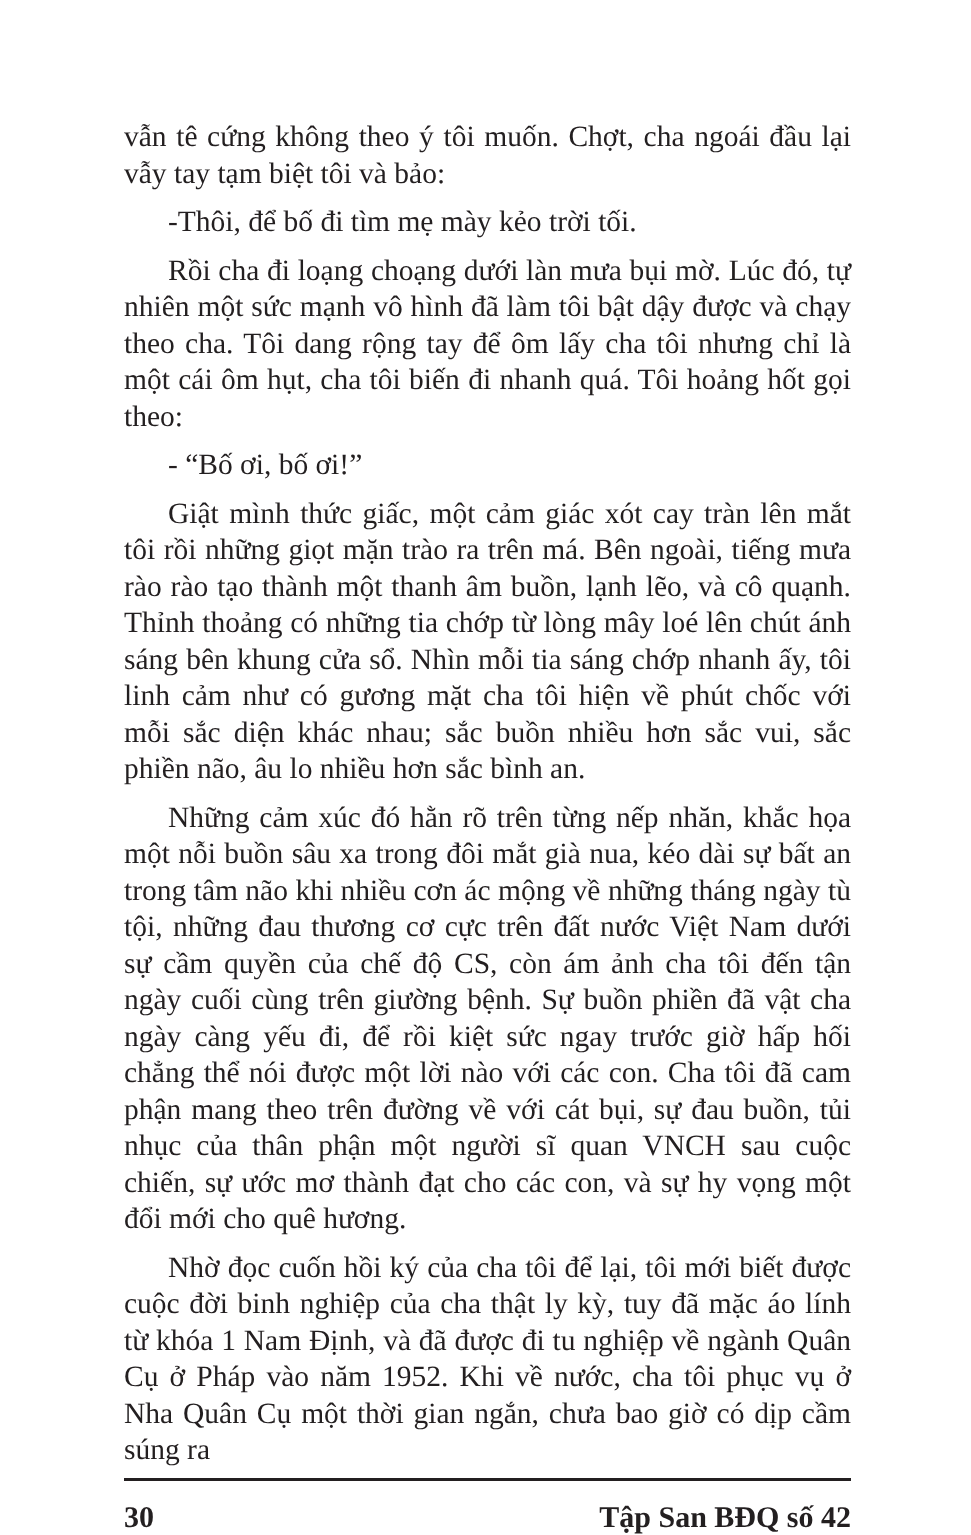vẫn tê cứng không theo ý tôi muốn. Chợt, cha ngoái đầu lại vẫy tay tạm biệt tôi và bảo:
-Thôi, để bố đi tìm mẹ mày kẻo trời tối.
Rồi cha đi loạng choạng dưới làn mưa bụi mờ. Lúc đó, tự nhiên một sức mạnh vô hình đã làm tôi bật dậy được và chạy theo cha. Tôi dang rộng tay để ôm lấy cha tôi nhưng chỉ là một cái ôm hụt, cha tôi biến đi nhanh quá. Tôi hoảng hốt gọi theo:
- “Bố ơi, bố ơi!”
Giật mình thức giấc, một cảm giác xót cay tràn lên mắt tôi rồi những giọt mặn trào ra trên má. Bên ngoài, tiếng mưa rào rào tạo thành một thanh âm buồn, lạnh lẽo, và cô quạnh. Thỉnh thoảng có những tia chớp từ lòng mây loé lên chút ánh sáng bên khung cửa sổ. Nhìn mỗi tia sáng chớp nhanh ấy, tôi linh cảm như có gương mặt cha tôi hiện về phút chốc với mỗi sắc diện khác nhau; sắc buồn nhiều hơn sắc vui, sắc phiền não, âu lo nhiều hơn sắc bình an.
Những cảm xúc đó hằn rõ trên từng nếp nhăn, khắc họa một nỗi buồn sâu xa trong đôi mắt già nua, kéo dài sự bất an trong tâm não khi nhiều cơn ác mộng về những tháng ngày tù tội, những đau thương cơ cực trên đất nước Việt Nam dưới sự cầm quyền của chế độ CS, còn ám ảnh cha tôi đến tận ngày cuối cùng trên giường bệnh. Sự buồn phiền đã vật cha ngày càng yếu đi, để rồi kiệt sức ngay trước giờ hấp hối chẳng thể nói được một lời nào với các con. Cha tôi đã cam phận mang theo trên đường về với cát bụi, sự đau buồn, tủi nhục của thân phận một người sĩ quan VNCH sau cuộc chiến, sự ước mơ thành đạt cho các con, và sự hy vọng một đổi mới cho quê hương.
Nhờ đọc cuốn hồi ký của cha tôi để lại, tôi mới biết được cuộc đời binh nghiệp của cha thật ly kỳ, tuy đã mặc áo lính từ khóa 1 Nam Định, và đã được đi tu nghiệp về ngành Quân Cụ ở Pháp vào năm 1952. Khi về nước, cha tôi phục vụ ở Nha Quân Cụ một thời gian ngắn, chưa bao giờ có dịp cầm súng ra
30 Tập San BĐQ số 42